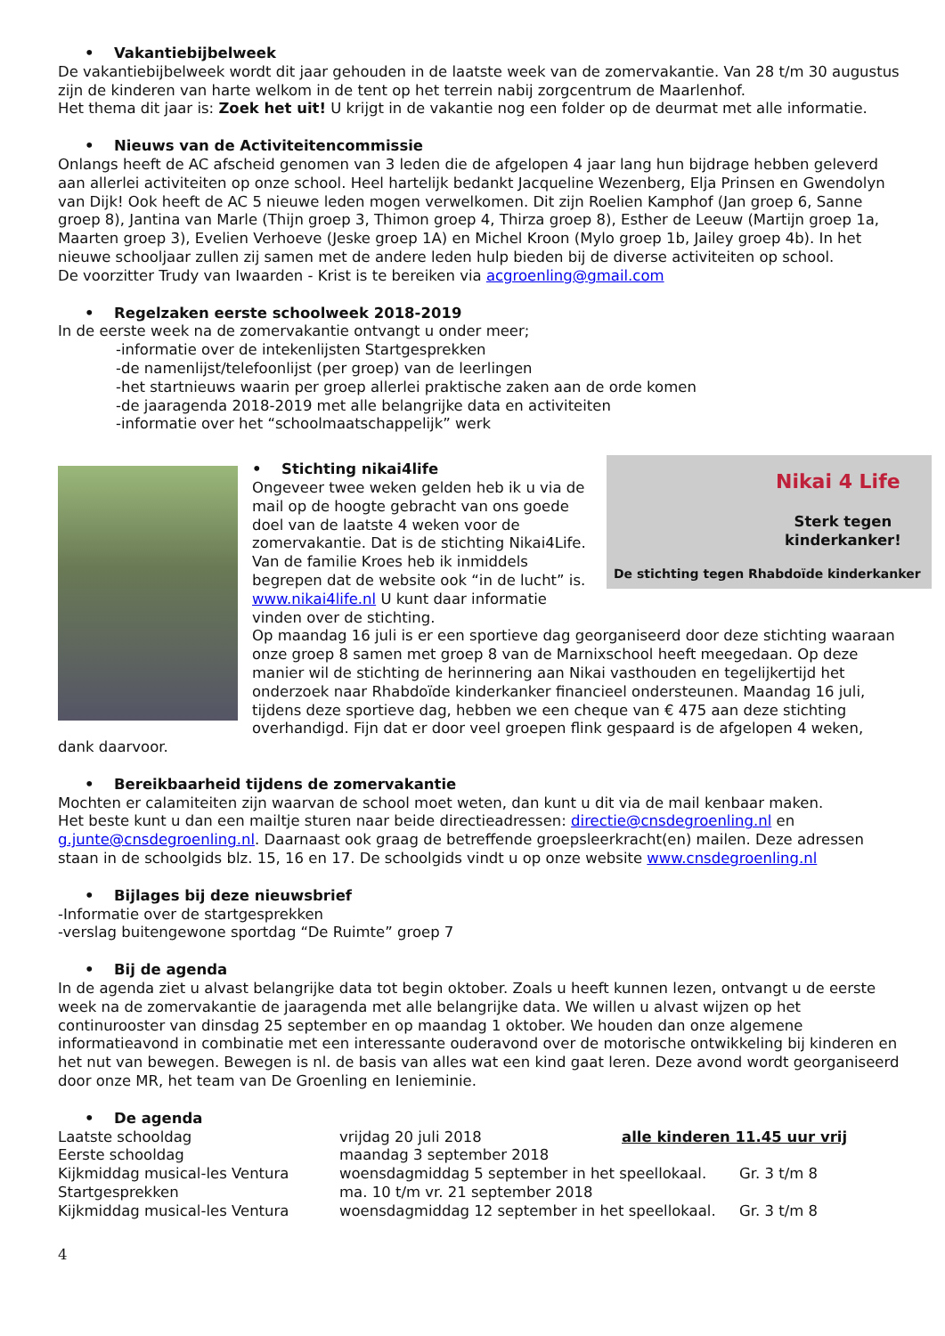• Vakantiebijbelweek
De vakantiebijbelweek wordt dit jaar gehouden in de laatste week van de zomervakantie. Van 28 t/m 30 augustus zijn de kinderen van harte welkom in de tent op het terrein nabij zorgcentrum de Maarlenhof.
Het thema dit jaar is: Zoek het uit! U krijgt in de vakantie nog een folder op de deurmat met alle informatie.
• Nieuws van de Activiteitencommissie
Onlangs heeft de AC afscheid genomen van 3 leden die de afgelopen 4 jaar lang hun bijdrage hebben geleverd aan allerlei activiteiten op onze school. Heel hartelijk bedankt Jacqueline Wezenberg, Elja Prinsen en Gwendolyn van Dijk! Ook heeft de AC 5 nieuwe leden mogen verwelkomen. Dit zijn Roelien Kamphof (Jan groep 6, Sanne groep 8), Jantina van Marle (Thijn groep 3, Thimon groep 4, Thirza groep 8), Esther de Leeuw (Martijn groep 1a, Maarten groep 3), Evelien Verhoeve (Jeske groep 1A) en Michel Kroon (Mylo groep 1b, Jailey groep 4b). In het nieuwe schooljaar zullen zij samen met de andere leden hulp bieden bij de diverse activiteiten op school.
De voorzitter Trudy van Iwaarden - Krist is te bereiken via acgroenling@gmail.com
• Regelzaken eerste schoolweek 2018-2019
In de eerste week na de zomervakantie ontvangt u onder meer;
-informatie over de intekenlijsten Startgesprekken
-de namenlijst/telefoonlijst (per groep) van de leerlingen
-het startnieuws waarin per groep allerlei praktische zaken aan de orde komen
-de jaaragenda 2018-2019 met alle belangrijke data en activiteiten
-informatie over het “schoolmaatschappelijk” werk
Nikai 4 Life
Sterk tegen
kinderkanker!
De stichting tegen Rhabdoïde kinderkanker
• Stichting nikai4life
Ongeveer twee weken gelden heb ik u via de mail op de hoogte gebracht van ons goede doel van de laatste 4 weken voor de zomervakantie. Dat is de stichting Nikai4Life. Van de familie Kroes heb ik inmiddels begrepen dat de website ook “in de lucht” is. www.nikai4life.nl U kunt daar informatie vinden over de stichting.
Op maandag 16 juli is er een sportieve dag georganiseerd door deze stichting waaraan onze groep 8 samen met groep 8 van de Marnixschool heeft meegedaan. Op deze manier wil de stichting de herinnering aan Nikai vasthouden en tegelijkertijd het onderzoek naar Rhabdoïde kinderkanker financieel ondersteunen. Maandag 16 juli, tijdens deze sportieve dag, hebben we een cheque van € 475 aan deze stichting overhandigd. Fijn dat er door veel groepen flink gespaard is de afgelopen 4 weken, dank daarvoor.
• Bereikbaarheid tijdens de zomervakantie
Mochten er calamiteiten zijn waarvan de school moet weten, dan kunt u dit via de mail kenbaar maken.
Het beste kunt u dan een mailtje sturen naar beide directieadressen: directie@cnsdegroenling.nl en g.junte@cnsdegroenling.nl. Daarnaast ook graag de betreffende groepsleerkracht(en) mailen. Deze adressen staan in de schoolgids blz. 15, 16 en 17. De schoolgids vindt u op onze website www.cnsdegroenling.nl
• Bijlages bij deze nieuwsbrief
-Informatie over de startgesprekken
-verslag buitengewone sportdag “De Ruimte” groep 7
• Bij de agenda
In de agenda ziet u alvast belangrijke data tot begin oktober. Zoals u heeft kunnen lezen, ontvangt u de eerste week na de zomervakantie de jaaragenda met alle belangrijke data. We willen u alvast wijzen op het continurooster van dinsdag 25 september en op maandag 1 oktober. We houden dan onze algemene informatieavond in combinatie met een interessante ouderavond over de motorische ontwikkeling bij kinderen en het nut van bewegen. Bewegen is nl. de basis van alles wat een kind gaat leren. Deze avond wordt georganiseerd door onze MR, het team van De Groenling en Ienieminie.
• De agenda
| Laatste schooldag | vrijdag 20 juli 2018 | alle kinderen 11.45 uur vrij |
| Eerste schooldag | maandag 3 september 2018 | |
| Kijkmiddag musical-les Ventura | woensdagmiddag 5 september in het speellokaal. Gr. 3 t/m 8 | |
| Startgesprekken | ma. 10 t/m vr. 21 september 2018 | |
| Kijkmiddag musical-les Ventura | woensdagmiddag 12 september in het speellokaal. Gr. 3 t/m 8 | |
4